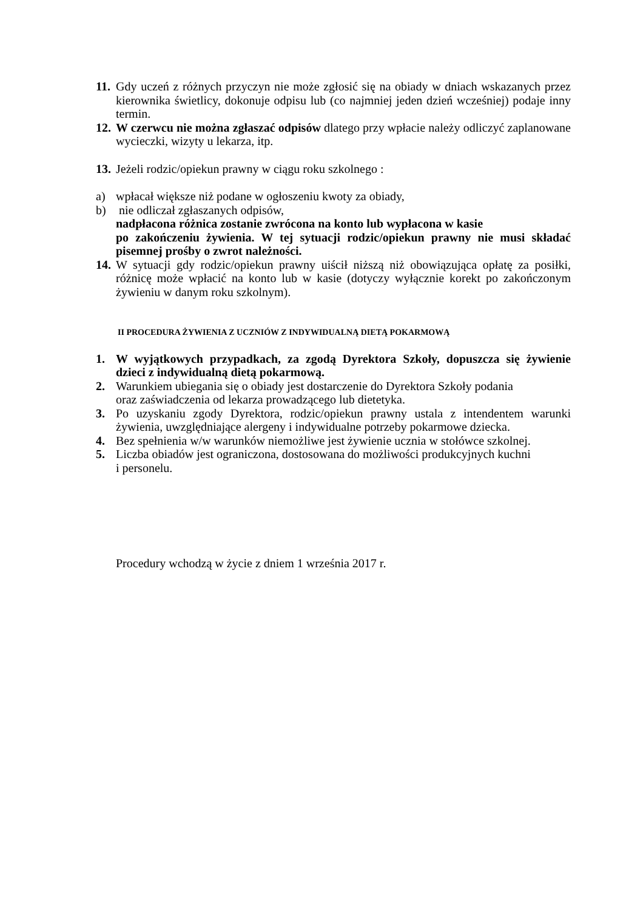11.
Gdy uczeń z różnych przyczyn nie może zgłosić się na obiady w dniach wskazanych przez kierownika świetlicy, dokonuje odpisu lub (co najmniej jeden dzień wcześniej) podaje inny termin.
12.
W czerwcu nie można zgłaszać odpisów dlatego przy wpłacie należy odliczyć zaplanowane wycieczki, wizyty u lekarza, itp.
13.
Jeżeli rodzic/opiekun prawny w ciągu roku szkolnego :
a) wpłacał większe niż podane w ogłoszeniu kwoty za obiady,
b) nie odliczał zgłaszanych odpisów,
nadpłacona różnica zostanie zwrócona na konto lub wypłacona w kasie
po zakończeniu żywienia. W tej sytuacji rodzic/opiekun prawny nie musi składać pisemnej prośby o zwrot należności.
14.
W sytuacji gdy rodzic/opiekun prawny uiścił niższą niż obowiązująca opłatę za posiłki, różnicę może wpłacić na konto lub w kasie (dotyczy wyłącznie korekt po zakończonym żywieniu w danym roku szkolnym).
II PROCEDURA ŻYWIENIA Z UCZNIÓW Z INDYWIDUALNĄ DIETĄ POKARMOWĄ
1. W wyjątkowych przypadkach, za zgodą Dyrektora Szkoły, dopuszcza się żywienie dzieci z indywidualną dietą pokarmową.
2. Warunkiem ubiegania się o obiady jest dostarczenie do Dyrektora Szkoły podania
oraz zaświadczenia od lekarza prowadzącego lub dietetyka.
3. Po uzyskaniu zgody Dyrektora, rodzic/opiekun prawny ustala z intendentem warunki żywienia, uwzględniające alergeny i indywidualne potrzeby pokarmowe dziecka.
4. Bez spełnienia w/w warunków niemożliwe jest żywienie ucznia w stołówce szkolnej.
5. Liczba obiadów jest ograniczona, dostosowana do możliwości produkcyjnych kuchni
i personelu.
Procedury wchodzą w życie z dniem 1 września 2017 r.